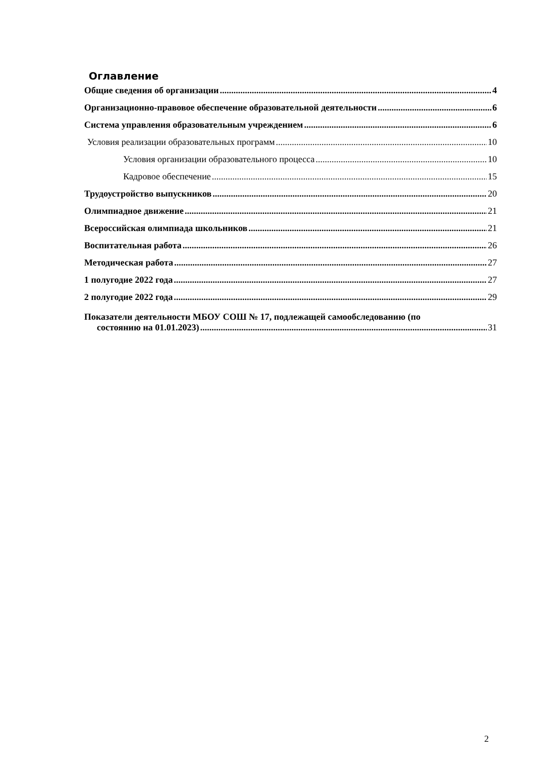Оглавление
Общие сведения об организации 4
Организационно-правовое обеспечение образовательной деятельности 6
Система управления образовательным учреждением 6
Условия реализации образовательных программ 10
Условия организации образовательного процесса 10
Кадровое обеспечение 15
Трудоустройство выпускников 20
Олимпиадное движение 21
Всероссийская олимпиада школьников 21
Воспитательная работа 26
Методическая работа 27
1 полугодие 2022 года 27
2 полугодие 2022 года 29
Показатели деятельности МБОУ СОШ № 17, подлежащей самообследованию (по
состоянию на 01.01.2023) 31
2